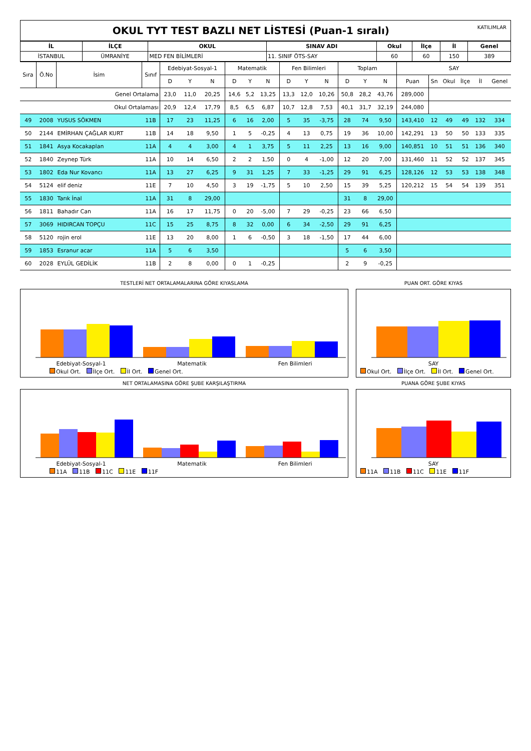OKUL TYT TEST BAZLI NET LİSTESİ (Puan-1 sıralı) KATILIMLAR
| İL | İLÇE | OKUL | SINAV ADI | Okul | İlçe | İl | Genel |
| --- | --- | --- | --- | --- | --- | --- | --- |
| İSTANBUL | ÜMRANİYE | MED FEN BİLİMLERİ | 11. SINIF ÖTS-SAY | 60 | 60 | 150 | 389 |
| Sıra | Ö.No | İsim | Sınıf | Edebiyat-Sosyal-1 | | | Matematik | | | Fen Bilimleri | | | Toplam | | | SAY | | | | | |
| | | | | D | Y | N | D | Y | N | D | Y | N | D | Y | N | Puan | Sn | Okul | İlçe | İl | Genel |
| Genel Ortalama | | | | 23,0 | 11,0 | 20,25 | 14,6 | 5,2 | 13,25 | 13,3 | 12,0 | 10,26 | 50,8 | 28,2 | 43,76 | 289,000 | | | | | |
| Okul Ortalaması | | | | 20,9 | 12,4 | 17,79 | 8,5 | 6,5 | 6,87 | 10,7 | 12,8 | 7,53 | 40,1 | 31,7 | 32,19 | 244,080 | | | | | |
| 49 | 2008 | YUSUS SÖKMEN | 11B | 17 | 23 | 11,25 | 6 | 16 | 2,00 | 5 | 35 | -3,75 | 28 | 74 | 9,50 | 143,410 | 12 | 49 | 49 | 132 | 334 |
| 50 | 2144 | EMİRHAN ÇAĞLAR KURT | 11B | 14 | 18 | 9,50 | 1 | 5 | -0,25 | 4 | 13 | 0,75 | 19 | 36 | 10,00 | 142,291 | 13 | 50 | 50 | 133 | 335 |
| 51 | 1841 | Asya Kocakaplan | 11A | 4 | 4 | 3,00 | 4 | 1 | 3,75 | 5 | 11 | 2,25 | 13 | 16 | 9,00 | 140,851 | 10 | 51 | 51 | 136 | 340 |
| 52 | 1840 | Zeynep Türk | 11A | 10 | 14 | 6,50 | 2 | 2 | 1,50 | 0 | 4 | -1,00 | 12 | 20 | 7,00 | 131,460 | 11 | 52 | 52 | 137 | 345 |
| 53 | 1802 | Eda Nur Kovancı | 11A | 13 | 27 | 6,25 | 9 | 31 | 1,25 | 7 | 33 | -1,25 | 29 | 91 | 6,25 | 128,126 | 12 | 53 | 53 | 138 | 348 |
| 54 | 5124 | elif deniz | 11E | 7 | 10 | 4,50 | 3 | 19 | -1,75 | 5 | 10 | 2,50 | 15 | 39 | 5,25 | 120,212 | 15 | 54 | 54 | 139 | 351 |
| 55 | 1830 | Tarık İnal | 11A | 31 | 8 | 29,00 | | | | | | | 31 | 8 | 29,00 | | | | | | |
| 56 | 1811 | Bahadır Can | 11A | 16 | 17 | 11,75 | 0 | 20 | -5,00 | 7 | 29 | -0,25 | 23 | 66 | 6,50 | | | | | | |
| 57 | 3069 | HIDIRCAN TOPÇU | 11C | 15 | 25 | 8,75 | 8 | 32 | 0,00 | 6 | 34 | -2,50 | 29 | 91 | 6,25 | | | | | | |
| 58 | 5120 | rojin erol | 11E | 13 | 20 | 8,00 | 1 | 6 | -0,50 | 3 | 18 | -1,50 | 17 | 44 | 6,00 | | | | | | |
| 59 | 1853 | Esranur acar | 11A | 5 | 6 | 3,50 | | | | | | | 5 | 6 | 3,50 | | | | | | |
| 60 | 2028 | EYLÜL GEDİLİK | 11B | 2 | 8 | 0,00 | 0 | 1 | -0,25 | | | | 2 | 9 | -0,25 | | | | | | |
TESTLERİ NET ORTALAMALARINA GÖRE KIYASLAMA
Edebiyat-Sosyal-1 Matematik Fen Bilimleri
Okul Ort. İlçe Ort. İl Ort. Genel Ort.
PUAN ORT. GÖRE KIYAS
SAY
Okul Ort. İlçe Ort. İl Ort. Genel Ort.
NET ORTALAMASINA GÖRE ŞUBE KARŞILAŞTIRMA
Edebiyat-Sosyal-1 Matematik Fen Bilimleri
11A 11B 11C 11E 11F
PUANA GÖRE ŞUBE KIYAS
SAY
11A 11B 11C 11E 11F